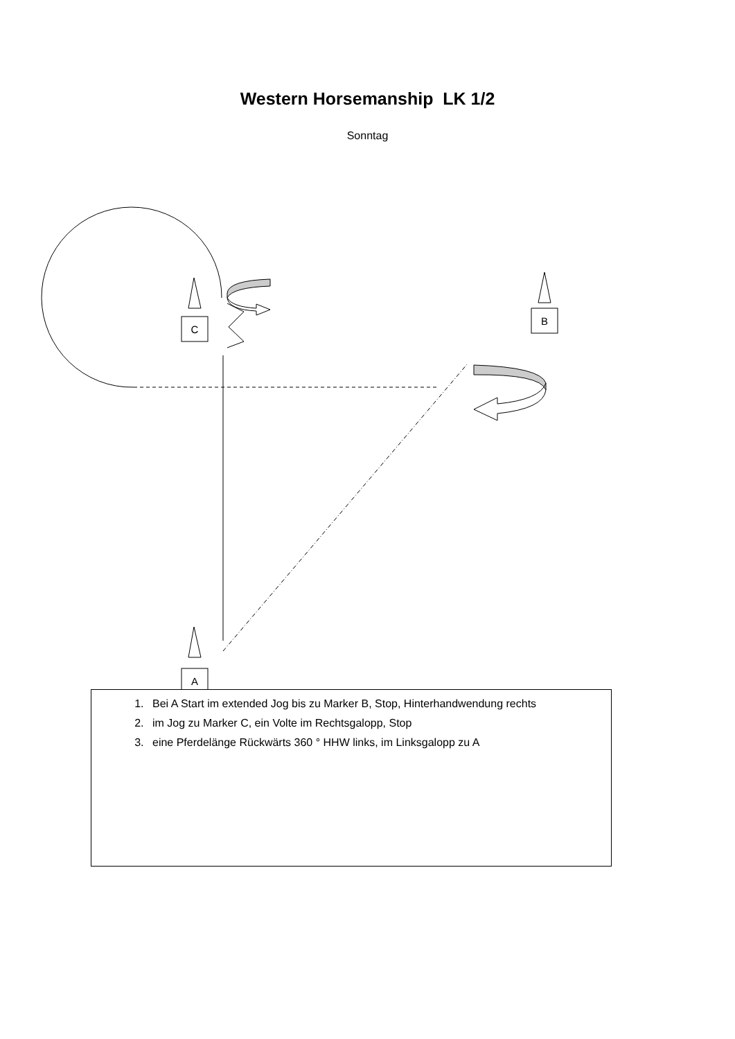Western Horsemanship LK 1/2
Sonntag
C
B
A
1. Bei A Start im extended Jog bis zu Marker B, Stop, Hinterhandwendung rechts
2. im Jog zu Marker C, ein Volte im Rechtsgalopp, Stop
3. eine Pferdelänge Rückwärts 360 ° HHW links, im Linksgalopp zu A